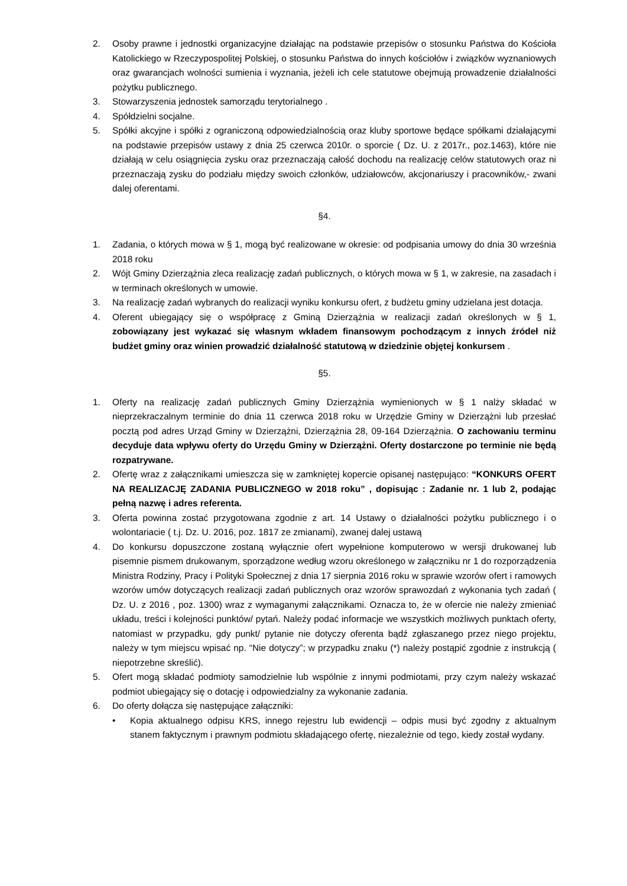2. Osoby prawne i jednostki organizacyjne działając na podstawie przepisów o stosunku Państwa do Kościoła Katolickiego w Rzeczypospolitej Polskiej, o stosunku Państwa do innych kościołów i związków wyznaniowych oraz gwarancjach wolności sumienia i wyznania, jeżeli ich cele statutowe obejmują prowadzenie działalności pożytku publicznego.
3. Stowarzyszenia jednostek samorządu terytorialnego .
4. Spółdzielni socjalne.
5. Spółki akcyjne i spółki z ograniczoną odpowiedzialnością oraz kluby sportowe będące spółkami działającymi na podstawie przepisów ustawy z dnia 25 czerwca 2010r. o sporcie ( Dz. U. z 2017r., poz.1463), które nie działają w celu osiągnięcia zysku oraz przeznaczają całość dochodu na realizację celów statutowych oraz ni przeznaczają zysku do podziału między swoich członków, udziałowców, akcjonariuszy i pracowników,- zwani dalej oferentami.
§4.
1. Zadania, o których mowa w § 1, mogą być realizowane w okresie: od podpisania umowy do dnia 30 września 2018 roku
2. Wójt Gminy Dzierzążnia zleca realizację zadań publicznych, o których mowa w § 1, w zakresie, na zasadach i w terminach określonych w umowie.
3. Na realizację zadań wybranych do realizacji wyniku konkursu ofert, z budżetu gminy udzielana jest dotacja.
4. Oferent ubiegający się o współpracę z Gminą Dzierzążnia w realizacji zadań określonych w § 1, zobowiązany jest wykazać się własnym wkładem finansowym pochodzącym z innych źródeł niż budżet gminy oraz winien prowadzić działalność statutową w dziedzinie objętej konkursem .
§5.
1. Oferty na realizację zadań publicznych Gminy Dzierzążnia wymienionych w § 1 nalży składać w nieprzekraczalnym terminie do dnia 11 czerwca 2018 roku w Urzędzie Gminy w Dzierzążni lub przesłać pocztą pod adres Urząd Gminy w Dzierzążni, Dzierzążnia 28, 09-164 Dzierzążnia. O zachowaniu terminu decyduje data wpływu oferty do Urzędu Gminy w Dzierzążni. Oferty dostarczone po terminie nie będą rozpatrywane.
2. Ofertę wraz z załącznikami umieszcza się w zamkniętej kopercie opisanej następująco: “KONKURS OFERT NA REALIZACJĘ ZADANIA PUBLICZNEGO w 2018 roku” , dopisując : Zadanie nr. 1 lub 2, podając pełną nazwę i adres referenta.
3. Oferta powinna zostać przygotowana zgodnie z art. 14 Ustawy o działalności pożytku publicznego i o wolontariacie ( t.j. Dz. U. 2016, poz. 1817 ze zmianami), zwanej dalej ustawą
4. Do konkursu dopuszczone zostaną wyłącznie ofert wypełnione komputerowo w wersji drukowanej lub pisemnie pismem drukowanym, sporządzone według wzoru określonego w załączniku nr 1 do rozporządzenia Ministra Rodziny, Pracy i Polityki Społecznej z dnia 17 sierpnia 2016 roku w sprawie wzorów ofert i ramowych wzorów umów dotyczących realizacji zadań publicznych oraz wzorów sprawozdań z wykonania tych zadań ( Dz. U. z 2016 , poz. 1300) wraz z wymaganymi załącznikami. Oznacza to, że w ofercie nie należy zmieniać układu, treści i kolejności punktów/ pytań. Należy podać informacje we wszystkich możliwych punktach oferty, natomiast w przypadku, gdy punkt/ pytanie nie dotyczy oferenta bądź zgłaszanego przez niego projektu, należy w tym miejscu wpisać np. “Nie dotyczy”; w przypadku znaku (*) należy postąpić zgodnie z instrukcją ( niepotrzebne skreślić).
5. Ofert mogą składać podmioty samodzielnie lub wspólnie z innymi podmiotami, przy czym należy wskazać podmiot ubiegający się o dotację i odpowiedzialny za wykonanie zadania.
6. Do oferty dołącza się następujące załączniki:
• Kopia aktualnego odpisu KRS, innego rejestru lub ewidencji – odpis musi być zgodny z aktualnym stanem faktycznym i prawnym podmiotu składającego ofertę, niezależnie od tego, kiedy został wydany.